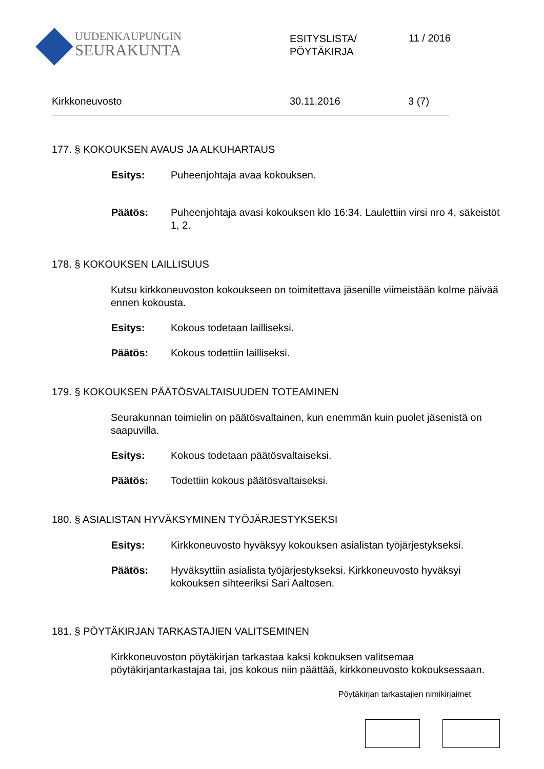UUDENKAUPUNGIN
SEURAKUNTA
ESITYSLISTA/
PÖYTÄKIRJA
11 / 2016
Kirkkoneuvosto 30.11.2016 3 (7)
177. § KOKOUKSEN AVAUS JA ALKUHARTAUS
Esitys: Puheenjohtaja avaa kokouksen.
Päätös: Puheenjohtaja avasi kokouksen klo 16:34. Laulettiin virsi nro 4, säkeistöt 1, 2.
178. § KOKOUKSEN LAILLISUUS
Kutsu kirkkoneuvoston kokoukseen on toimitettava jäsenille viimeistään kolme päivää ennen kokousta.
Esitys: Kokous todetaan lailliseksi.
Päätös: Kokous todettiin lailliseksi.
179. § KOKOUKSEN PÄÄTÖSVALTAISUUDEN TOTEAMINEN
Seurakunnan toimielin on päätösvaltainen, kun enemmän kuin puolet jäsenistä on saapuvilla.
Esitys: Kokous todetaan päätösvaltaiseksi.
Päätös: Todettiin kokous päätösvaltaiseksi.
180. § ASIALISTAN HYVÄKSYMINEN TYÖJÄRJESTYKSEKSI
Esitys: Kirkkoneuvosto hyväksyy kokouksen asialistan työjärjestykseksi.
Päätös: Hyväksyttiin asialista työjärjestykseksi. Kirkkoneuvosto hyväksyi kokouksen sihteeriksi Sari Aaltosen.
181. § PÖYTÄKIRJAN TARKASTAJIEN VALITSEMINEN
Kirkkoneuvoston pöytäkirjan tarkastaa kaksi kokouksen valitsemaa pöytäkirjantarkastajaa tai, jos kokous niin päättää, kirkkoneuvosto kokouksessaan.
Pöytäkirjan tarkastajien nimikirjaimet